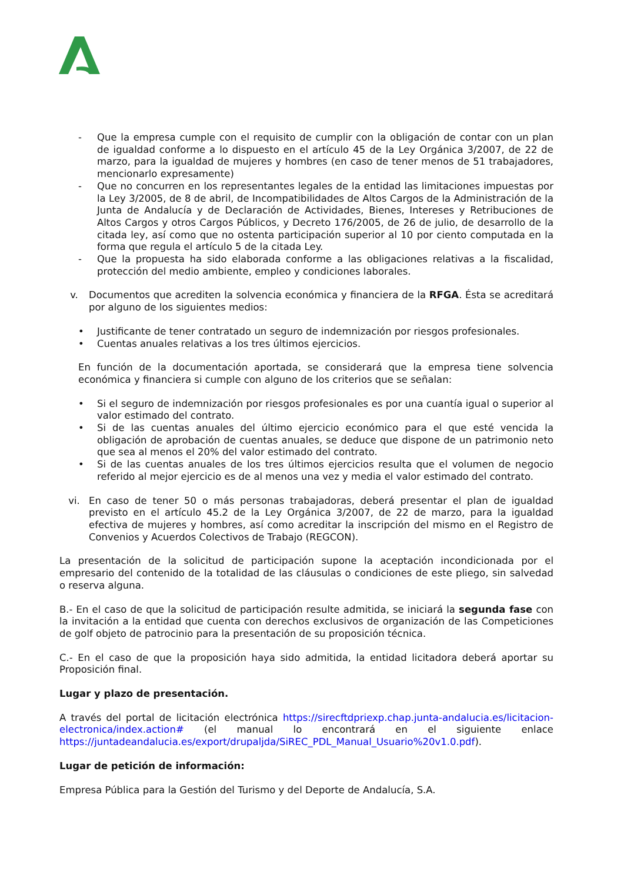- Que la empresa cumple con el requisito de cumplir con la obligación de contar con un plan de igualdad conforme a lo dispuesto en el artículo 45 de la Ley Orgánica 3/2007, de 22 de marzo, para la igualdad de mujeres y hombres (en caso de tener menos de 51 trabajadores, mencionarlo expresamente)
- Que no concurren en los representantes legales de la entidad las limitaciones impuestas por la Ley 3/2005, de 8 de abril, de Incompatibilidades de Altos Cargos de la Administración de la Junta de Andalucía y de Declaración de Actividades, Bienes, Intereses y Retribuciones de Altos Cargos y otros Cargos Públicos, y Decreto 176/2005, de 26 de julio, de desarrollo de la citada ley, así como que no ostenta participación superior al 10 por ciento computada en la forma que regula el artículo 5 de la citada Ley.
- Que la propuesta ha sido elaborada conforme a las obligaciones relativas a la fiscalidad, protección del medio ambiente, empleo y condiciones laborales.
v. Documentos que acrediten la solvencia económica y financiera de la RFGA. Ésta se acreditará por alguno de los siguientes medios:
• Justificante de tener contratado un seguro de indemnización por riesgos profesionales.
• Cuentas anuales relativas a los tres últimos ejercicios.
En función de la documentación aportada, se considerará que la empresa tiene solvencia económica y financiera si cumple con alguno de los criterios que se señalan:
• Si el seguro de indemnización por riesgos profesionales es por una cuantía igual o superior al valor estimado del contrato.
• Si de las cuentas anuales del último ejercicio económico para el que esté vencida la obligación de aprobación de cuentas anuales, se deduce que dispone de un patrimonio neto que sea al menos el 20% del valor estimado del contrato.
• Si de las cuentas anuales de los tres últimos ejercicios resulta que el volumen de negocio referido al mejor ejercicio es de al menos una vez y media el valor estimado del contrato.
vi. En caso de tener 50 o más personas trabajadoras, deberá presentar el plan de igualdad previsto en el artículo 45.2 de la Ley Orgánica 3/2007, de 22 de marzo, para la igualdad efectiva de mujeres y hombres, así como acreditar la inscripción del mismo en el Registro de Convenios y Acuerdos Colectivos de Trabajo (REGCON).
La presentación de la solicitud de participación supone la aceptación incondicionada por el empresario del contenido de la totalidad de las cláusulas o condiciones de este pliego, sin salvedad o reserva alguna.
B.- En el caso de que la solicitud de participación resulte admitida, se iniciará la segunda fase con la invitación a la entidad que cuenta con derechos exclusivos de organización de las Competiciones de golf objeto de patrocinio para la presentación de su proposición técnica.
C.- En el caso de que la proposición haya sido admitida, la entidad licitadora deberá aportar su Proposición final.
Lugar y plazo de presentación.
A través del portal de licitación electrónica https://sirecftdpriexp.chap.junta-andalucia.es/licitacion-electronica/index.action# (el manual lo encontrará en el siguiente enlace https://juntadeandalucia.es/export/drupaljda/SiREC_PDL_Manual_Usuario%20v1.0.pdf).
Lugar de petición de información:
Empresa Pública para la Gestión del Turismo y del Deporte de Andalucía, S.A.